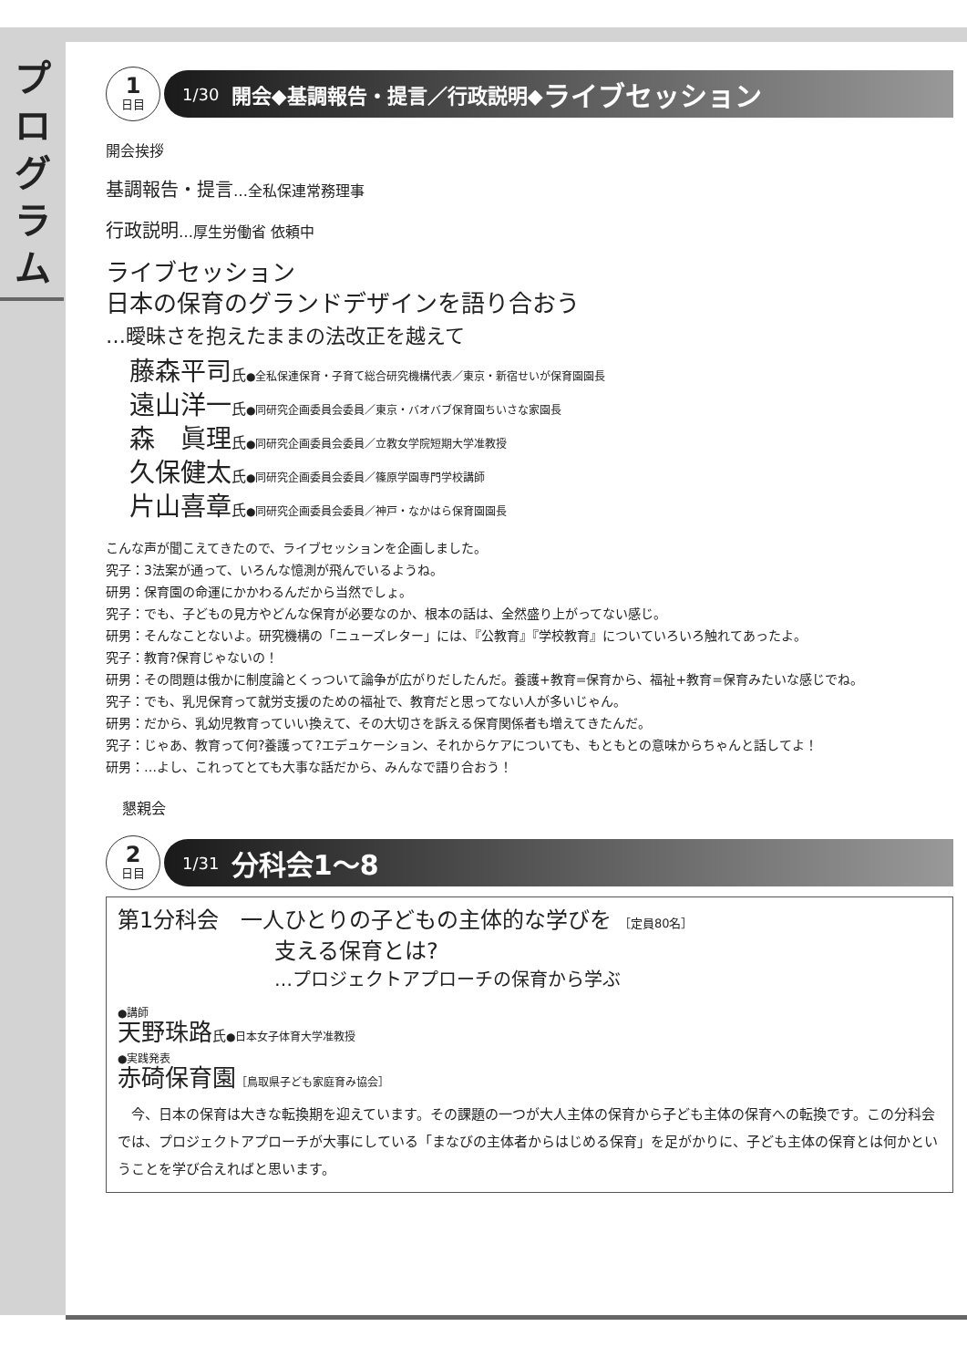プ
ロ
グ
ラ
ム
1
日目
1/30 開会◆基調報告・提言／行政説明◆ ライブセッション
開会挨拶
基調報告・提言…全私保連常務理事
行政説明…厚生労働省 依頼中
ライブセッション
日本の保育のグランドデザインを語り合おう
…曖昧さを抱えたままの法改正を越えて
藤森平司氏●全私保連保育・子育て総合研究機構代表／東京・新宿せいが保育園園長
遠山洋一氏●同研究企画委員会委員／東京・バオバブ保育園ちいさな家園長
森　眞理氏●同研究企画委員会委員／立教女学院短期大学准教授
久保健太氏●同研究企画委員会委員／篠原学園専門学校講師
片山喜章氏●同研究企画委員会委員／神戸・なかはら保育園園長
こんな声が聞こえてきたので、ライブセッションを企画しました。
究子：3法案が通って、いろんな憶測が飛んでいるようね。
研男：保育園の命運にかかわるんだから当然でしょ。
究子：でも、子どもの見方やどんな保育が必要なのか、根本の話は、全然盛り上がってない感じ。
研男：そんなことないよ。研究機構の「ニューズレター」には、『公教育』『学校教育』についていろいろ触れてあったよ。
究子：教育?保育じゃないの！
研男：その問題は俄かに制度論とくっついて論争が広がりだしたんだ。養護+教育=保育から、福祉+教育=保育みたいな感じでね。
究子：でも、乳児保育って就労支援のための福祉で、教育だと思ってない人が多いじゃん。
研男：だから、乳幼児教育っていい換えて、その大切さを訴える保育関係者も増えてきたんだ。
究子：じゃあ、教育って何?養護って?エデュケーション、それからケアについても、もともとの意味からちゃんと話してよ！
研男：…よし、これってとても大事な話だから、みんなで語り合おう！
懇親会
2
日目
1/31 分科会1～8
第1分科会　一人ひとりの子どもの主体的な学びを ［定員80名］
支える保育とは?
…プロジェクトアプローチの保育から学ぶ
●講師
天野珠路氏●日本女子体育大学准教授
●実践発表
赤碕保育園［鳥取県子ども家庭育み協会］
　今、日本の保育は大きな転換期を迎えています。その課題の一つが大人主体の保育から子ども主体の保育への転換です。この分科会では、プロジェクトアプローチが大事にしている「まなびの主体者からはじめる保育」を足がかりに、子ども主体の保育とは何かということを学び合えればと思います。